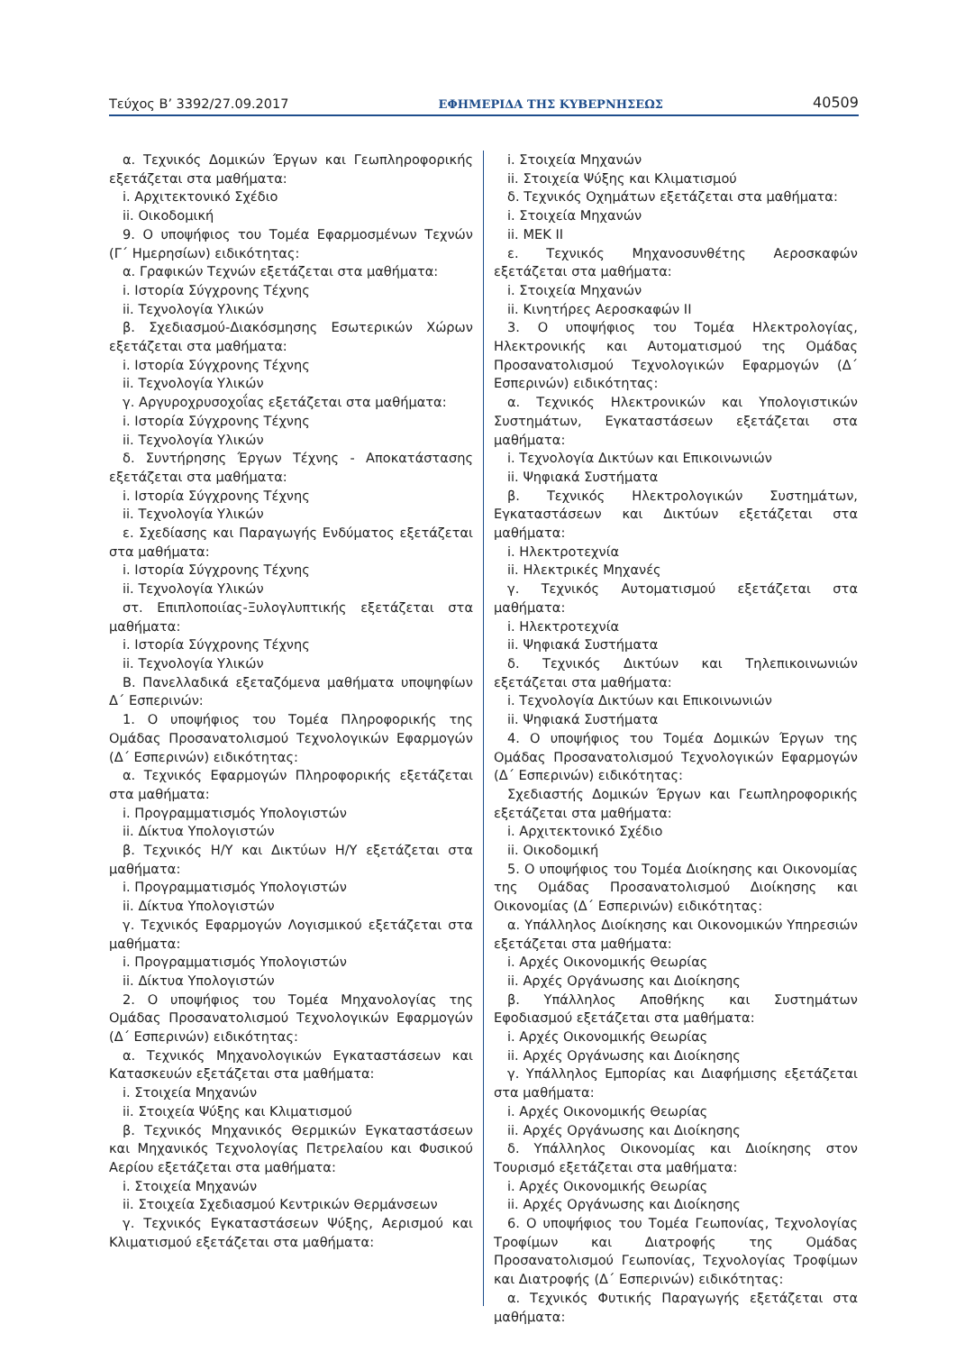Τεύχος Β’ 3392/27.09.2017 ΕΦΗΜΕΡΙΔΑ ΤΗΣ ΚΥΒΕΡΝΗΣΕΩΣ 40509
α. Τεχνικός Δομικών Έργων και Γεωπληροφορικής εξετάζεται στα μαθήματα:
i. Αρχιτεκτονικό Σχέδιο
ii. Οικοδομική
9. Ο υποψήφιος του Τομέα Εφαρμοσμένων Τεχνών (Γ΄ Ημερησίων) ειδικότητας:
α. Γραφικών Τεχνών εξετάζεται στα μαθήματα:
i. Ιστορία Σύγχρονης Τέχνης
ii. Τεχνολογία Υλικών
β. Σχεδιασμού-Διακόσμησης Εσωτερικών Χώρων εξετάζεται στα μαθήματα:
i. Ιστορία Σύγχρονης Τέχνης
ii. Τεχνολογία Υλικών
γ. Αργυροχρυσοχοΐας εξετάζεται στα μαθήματα:
i. Ιστορία Σύγχρονης Τέχνης
ii. Τεχνολογία Υλικών
δ. Συντήρησης Έργων Τέχνης - Αποκατάστασης εξετάζεται στα μαθήματα:
i. Ιστορία Σύγχρονης Τέχνης
ii. Τεχνολογία Υλικών
ε. Σχεδίασης και Παραγωγής Ενδύματος εξετάζεται στα μαθήματα:
i. Ιστορία Σύγχρονης Τέχνης
ii. Τεχνολογία Υλικών
στ. Επιπλοποιίας-Ξυλογλυπτικής εξετάζεται στα μαθήματα:
i. Ιστορία Σύγχρονης Τέχνης
ii. Τεχνολογία Υλικών
Β. Πανελλαδικά εξεταζόμενα μαθήματα υποψηφίων Δ΄ Εσπερινών:
1. Ο υποψήφιος του Τομέα Πληροφορικής της Ομάδας Προσανατολισμού Τεχνολογικών Εφαρμογών (Δ΄ Εσπερινών) ειδικότητας:
α. Τεχνικός Εφαρμογών Πληροφορικής εξετάζεται στα μαθήματα:
i. Προγραμματισμός Υπολογιστών
ii. Δίκτυα Υπολογιστών
β. Τεχνικός Η/Υ και Δικτύων Η/Υ εξετάζεται στα μαθήματα:
i. Προγραμματισμός Υπολογιστών
ii. Δίκτυα Υπολογιστών
γ. Τεχνικός Εφαρμογών Λογισμικού εξετάζεται στα μαθήματα:
i. Προγραμματισμός Υπολογιστών
ii. Δίκτυα Υπολογιστών
2. Ο υποψήφιος του Τομέα Μηχανολογίας της Ομάδας Προσανατολισμού Τεχνολογικών Εφαρμογών (Δ΄ Εσπερινών) ειδικότητας:
α. Τεχνικός Μηχανολογικών Εγκαταστάσεων και Κατασκευών εξετάζεται στα μαθήματα:
i. Στοιχεία Μηχανών
ii. Στοιχεία Ψύξης και Κλιματισμού
β. Τεχνικός Μηχανικός Θερμικών Εγκαταστάσεων και Μηχανικός Τεχνολογίας Πετρελαίου και Φυσικού Αερίου εξετάζεται στα μαθήματα:
i. Στοιχεία Μηχανών
ii. Στοιχεία Σχεδιασμού Κεντρικών Θερμάνσεων
γ. Τεχνικός Εγκαταστάσεων Ψύξης, Αερισμού και Κλιματισμού εξετάζεται στα μαθήματα:
i. Στοιχεία Μηχανών
ii. Στοιχεία Ψύξης και Κλιματισμού
δ. Τεχνικός Οχημάτων εξετάζεται στα μαθήματα:
i. Στοιχεία Μηχανών
ii. ΜΕΚ ΙΙ
ε. Τεχνικός Μηχανοσυνθέτης Αεροσκαφών εξετάζεται στα μαθήματα:
i. Στοιχεία Μηχανών
ii. Κινητήρες Αεροσκαφών ΙΙ
3. Ο υποψήφιος του Τομέα Ηλεκτρολογίας, Ηλεκτρονικής και Αυτοματισμού της Ομάδας Προσανατολισμού Τεχνολογικών Εφαρμογών (Δ΄ Εσπερινών) ειδικότητας:
α. Τεχνικός Ηλεκτρονικών και Υπολογιστικών Συστημάτων, Εγκαταστάσεων εξετάζεται στα μαθήματα:
i. Τεχνολογία Δικτύων και Επικοινωνιών
ii. Ψηφιακά Συστήματα
β. Τεχνικός Ηλεκτρολογικών Συστημάτων, Εγκαταστάσεων και Δικτύων εξετάζεται στα μαθήματα:
i. Ηλεκτροτεχνία
ii. Ηλεκτρικές Μηχανές
γ. Τεχνικός Αυτοματισμού εξετάζεται στα μαθήματα:
i. Ηλεκτροτεχνία
ii. Ψηφιακά Συστήματα
δ. Τεχνικός Δικτύων και Τηλεπικοινωνιών εξετάζεται στα μαθήματα:
i. Τεχνολογία Δικτύων και Επικοινωνιών
ii. Ψηφιακά Συστήματα
4. Ο υποψήφιος του Τομέα Δομικών Έργων της Ομάδας Προσανατολισμού Τεχνολογικών Εφαρμογών (Δ΄ Εσπερινών) ειδικότητας:
Σχεδιαστής Δομικών Έργων και Γεωπληροφορικής εξετάζεται στα μαθήματα:
i. Αρχιτεκτονικό Σχέδιο
ii. Οικοδομική
5. Ο υποψήφιος του Τομέα Διοίκησης και Οικονομίας της Ομάδας Προσανατολισμού Διοίκησης και Οικονομίας (Δ΄ Εσπερινών) ειδικότητας:
α. Υπάλληλος Διοίκησης και Οικονομικών Υπηρεσιών εξετάζεται στα μαθήματα:
i. Αρχές Οικονομικής Θεωρίας
ii. Αρχές Οργάνωσης και Διοίκησης
β. Υπάλληλος Αποθήκης και Συστημάτων Εφοδιασμού εξετάζεται στα μαθήματα:
i. Αρχές Οικονομικής Θεωρίας
ii. Αρχές Οργάνωσης και Διοίκησης
γ. Υπάλληλος Εμπορίας και Διαφήμισης εξετάζεται στα μαθήματα:
i. Αρχές Οικονομικής Θεωρίας
ii. Αρχές Οργάνωσης και Διοίκησης
δ. Υπάλληλος Οικονομίας και Διοίκησης στον Τουρισμό εξετάζεται στα μαθήματα:
i. Αρχές Οικονομικής Θεωρίας
ii. Αρχές Οργάνωσης και Διοίκησης
6. Ο υποψήφιος του Τομέα Γεωπονίας, Τεχνολογίας Τροφίμων και Διατροφής της Ομάδας Προσανατολισμού Γεωπονίας, Τεχνολογίας Τροφίμων και Διατροφής (Δ΄ Εσπερινών) ειδικότητας:
α. Τεχνικός Φυτικής Παραγωγής εξετάζεται στα μαθήματα: